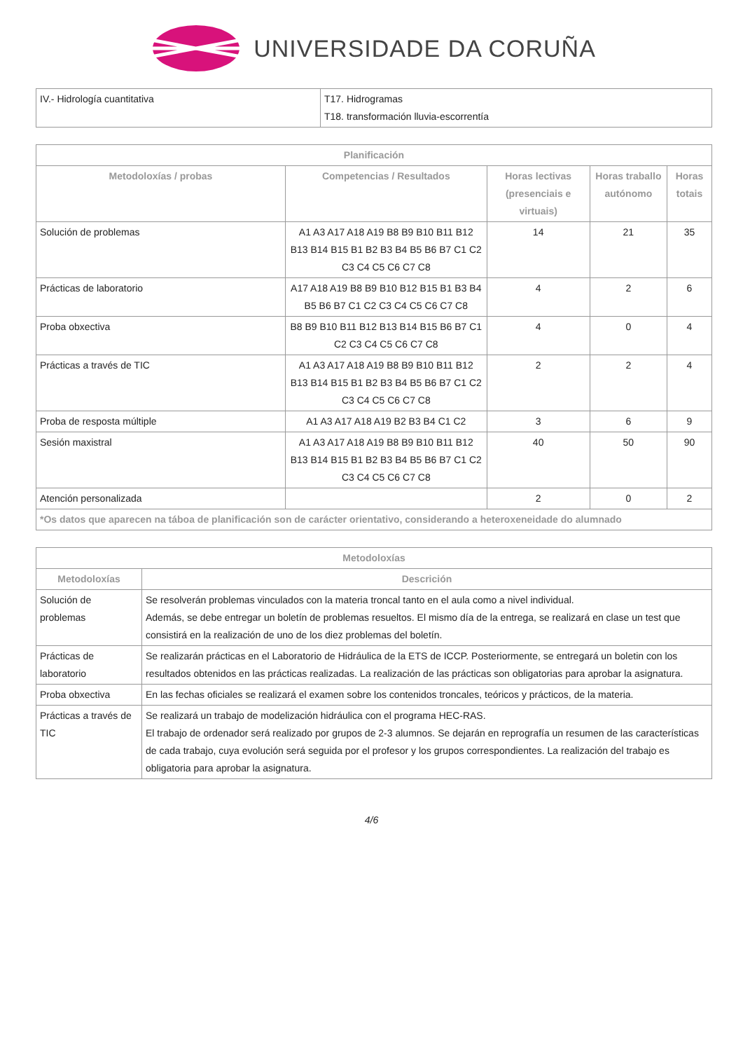UNIVERSIDADE DA CORUÑA
| IV.- Hidrología cuantitativa | T17. Hidrogramas T18. transformación lluvia-escorrentía |
| Planificación | | | | |
| --- | --- | --- | --- | --- |
| Metodoloxías / probas | Competencias / Resultados | Horas lectivas (presenciais e virtuais) | Horas traballo autónomo | Horas totais |
| Solución de problemas | A1 A3 A17 A18 A19 B8 B9 B10 B11 B12 B13 B14 B15 B1 B2 B3 B4 B5 B6 B7 C1 C2 C3 C4 C5 C6 C7 C8 | 14 | 21 | 35 |
| Prácticas de laboratorio | A17 A18 A19 B8 B9 B10 B12 B15 B1 B3 B4 B5 B6 B7 C1 C2 C3 C4 C5 C6 C7 C8 | 4 | 2 | 6 |
| Proba obxectiva | B8 B9 B10 B11 B12 B13 B14 B15 B6 B7 C1 C2 C3 C4 C5 C6 C7 C8 | 4 | 0 | 4 |
| Prácticas a través de TIC | A1 A3 A17 A18 A19 B8 B9 B10 B11 B12 B13 B14 B15 B1 B2 B3 B4 B5 B6 B7 C1 C2 C3 C4 C5 C6 C7 C8 | 2 | 2 | 4 |
| Proba de resposta múltiple | A1 A3 A17 A18 A19 B2 B3 B4 C1 C2 | 3 | 6 | 9 |
| Sesión maxistral | A1 A3 A17 A18 A19 B8 B9 B10 B11 B12 B13 B14 B15 B1 B2 B3 B4 B5 B6 B7 C1 C2 C3 C4 C5 C6 C7 C8 | 40 | 50 | 90 |
| Atención personalizada | | 2 | 0 | 2 |
| *Os datos que aparecen na táboa de planificación son de carácter orientativo, considerando a heteroxeneidade do alumnado | | | | |
| Metodoloxías | |
| --- | --- |
| Metodoloxías | Descrición |
| Solución de problemas | Se resolverán problemas vinculados con la materia troncal tanto en el aula como a nivel individual. Además, se debe entregar un boletín de problemas resueltos. El mismo día de la entrega, se realizará en clase un test que consistirá en la realización de uno de los diez problemas del boletín. |
| Prácticas de laboratorio | Se realizarán prácticas en el Laboratorio de Hidráulica de la ETS de ICCP. Posteriormente, se entregará un boletin con los resultados obtenidos en las prácticas realizadas. La realización de las prácticas son obligatorias para aprobar la asignatura. |
| Proba obxectiva | En las fechas oficiales se realizará el examen sobre los contenidos troncales, teóricos y prácticos, de la materia. |
| Prácticas a través de TIC | Se realizará un trabajo de modelización hidráulica con el programa HEC-RAS. El trabajo de ordenador será realizado por grupos de 2-3 alumnos. Se dejarán en reprografía un resumen de las características de cada trabajo, cuya evolución será seguida por el profesor y los grupos correspondientes. La realización del trabajo es obligatoria para aprobar la asignatura. |
4/6